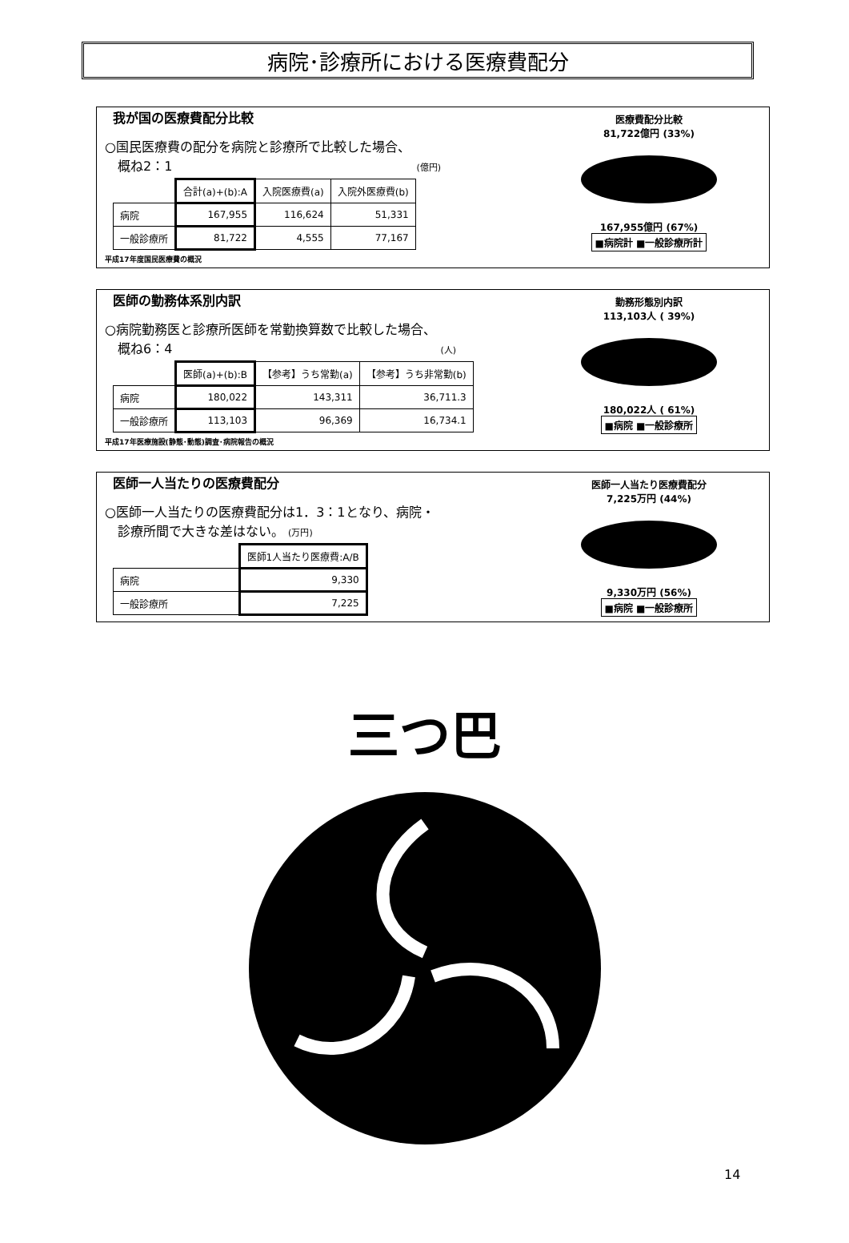病院･診療所における医療費配分
我が国の医療費配分比較
○国民医療費の配分を病院と診療所で比較した場合、
　概ね2：1 (億円)
| | 合計(a)+(b):A | 入院医療費(a) | 入院外医療費(b) |
| 病院 | 167,955 | 116,624 | 51,331 |
| 一般診療所 | 81,722 | 4,555 | 77,167 |
平成17年度国民医療費の概況
医療費配分比較
81,722億円 (33%)
167,955億円 (67%)
■病院計 ■一般診療所計
医師の勤務体系別内訳
○病院勤務医と診療所医師を常勤換算数で比較した場合、
　概ね6：4 (人)
| | 医師(a)+(b):B | 【参考】うち常勤(a) | 【参考】うち非常勤(b) |
| 病院 | 180,022 | 143,311 | 36,711.3 |
| 一般診療所 | 113,103 | 96,369 | 16,734.1 |
平成17年医療施設(静態･動態)調査･病院報告の概況
勤務形態別内訳
113,103人 ( 39%)
180,022人 ( 61%)
■病院 ■一般診療所
医師一人当たりの医療費配分
○医師一人当たりの医療費配分は1．3：1となり、病院・
　診療所間で大きな差はない。 (万円)
| | 医師1人当たり医療費:A/B |
| 病院 | 9,330 |
| 一般診療所 | 7,225 |
医師一人当たり医療費配分
7,225万円 (44%)
9,330万円 (56%)
■病院 ■一般診療所
三つ巴
14